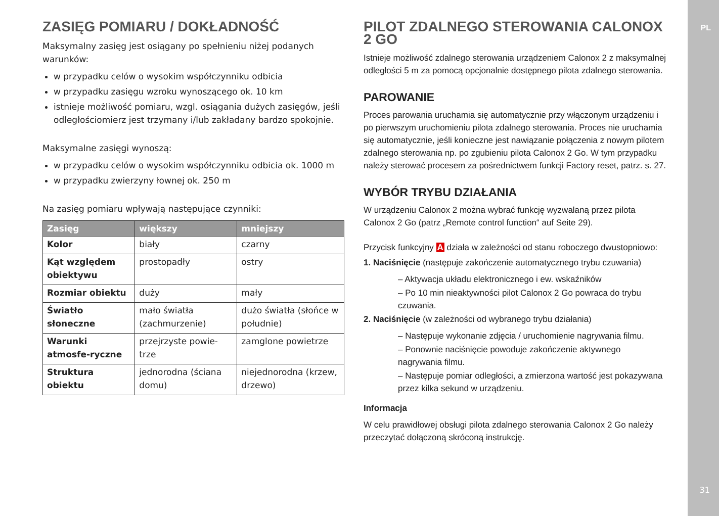ZASIĘG POMIARU / DOKŁADNOŚĆ
Maksymalny zasięg jest osiągany po spełnieniu niżej podanych warunków:
w przypadku celów o wysokim współczynniku odbicia
w przypadku zasięgu wzroku wynoszącego ok. 10 km
istnieje możliwość pomiaru, wzgl. osiągania dużych zasięgów, jeśli odległościomierz jest trzymany i/lub zakładany bardzo spokojnie.
Maksymalne zasięgi wynoszą:
w przypadku celów o wysokim współczynniku odbicia ok. 1000 m
w przypadku zwierzyny łownej ok. 250 m
Na zasięg pomiaru wpływają następujące czynniki:
| Zasięg | większy | mniejszy |
| --- | --- | --- |
| Kolor | biały | czarny |
| Kąt względem obiektywu | prostopadły | ostry |
| Rozmiar obiektu | duży | mały |
| Światło słoneczne | mało światła (zachmurzenie) | dużo światła (słońce w południe) |
| Warunki atmosfe-ryczne | przejrzyste powie-trze | zamglone powietrze |
| Struktura obiektu | jednorodna (ściana domu) | niejednorodna (krzew, drzewo) |
PILOT ZDALNEGO STEROWANIA CALONOX 2 GO
Istnieje możliwość zdalnego sterowania urządzeniem Calonox 2 z maksymalnej odległości 5 m za pomocą opcjonalnie dostępnego pilota zdalnego sterowania.
PAROWANIE
Proces parowania uruchamia się automatycznie przy włączonym urządzeniu i po pierwszym uruchomieniu pilota zdalnego sterowania. Proces nie uruchamia się automatycznie, jeśli konieczne jest nawiązanie połączenia z nowym pilotem zdalnego sterowania np. po zgubieniu pilota Calonox 2 Go. W tym przypadku należy sterować procesem za pośrednictwem funkcji Factory reset, patrz. s. 27.
WYBÓR TRYBU DZIAŁANIA
W urządzeniu Calonox 2 można wybrać funkcję wyzwalaną przez pilota Calonox 2 Go (patrz „Remote control function“ auf Seite 29).
Przycisk funkcyjny A działa w zależności od stanu roboczego dwustopniowo:
1. Naciśnięcie (następuje zakończenie automatycznego trybu czuwania)
– Aktywacja układu elektronicznego i ew. wskaźników
– Po 10 min nieaktywności pilot Calonox 2 Go powraca do trybu czuwania.
2. Naciśnięcie (w zależności od wybranego trybu działania)
– Następuje wykonanie zdjęcia / uruchomienie nagrywania filmu.
– Ponownie naciśnięcie powoduje zakończenie aktywnego nagrywania filmu.
– Następuje pomiar odległości, a zmierzona wartość jest pokazywana przez kilka sekund w urządzeniu.
Informacja
W celu prawidłowej obsługi pilota zdalnego sterowania Calonox 2 Go należy przeczytać dołączoną skróconą instrukcję.
PL
31